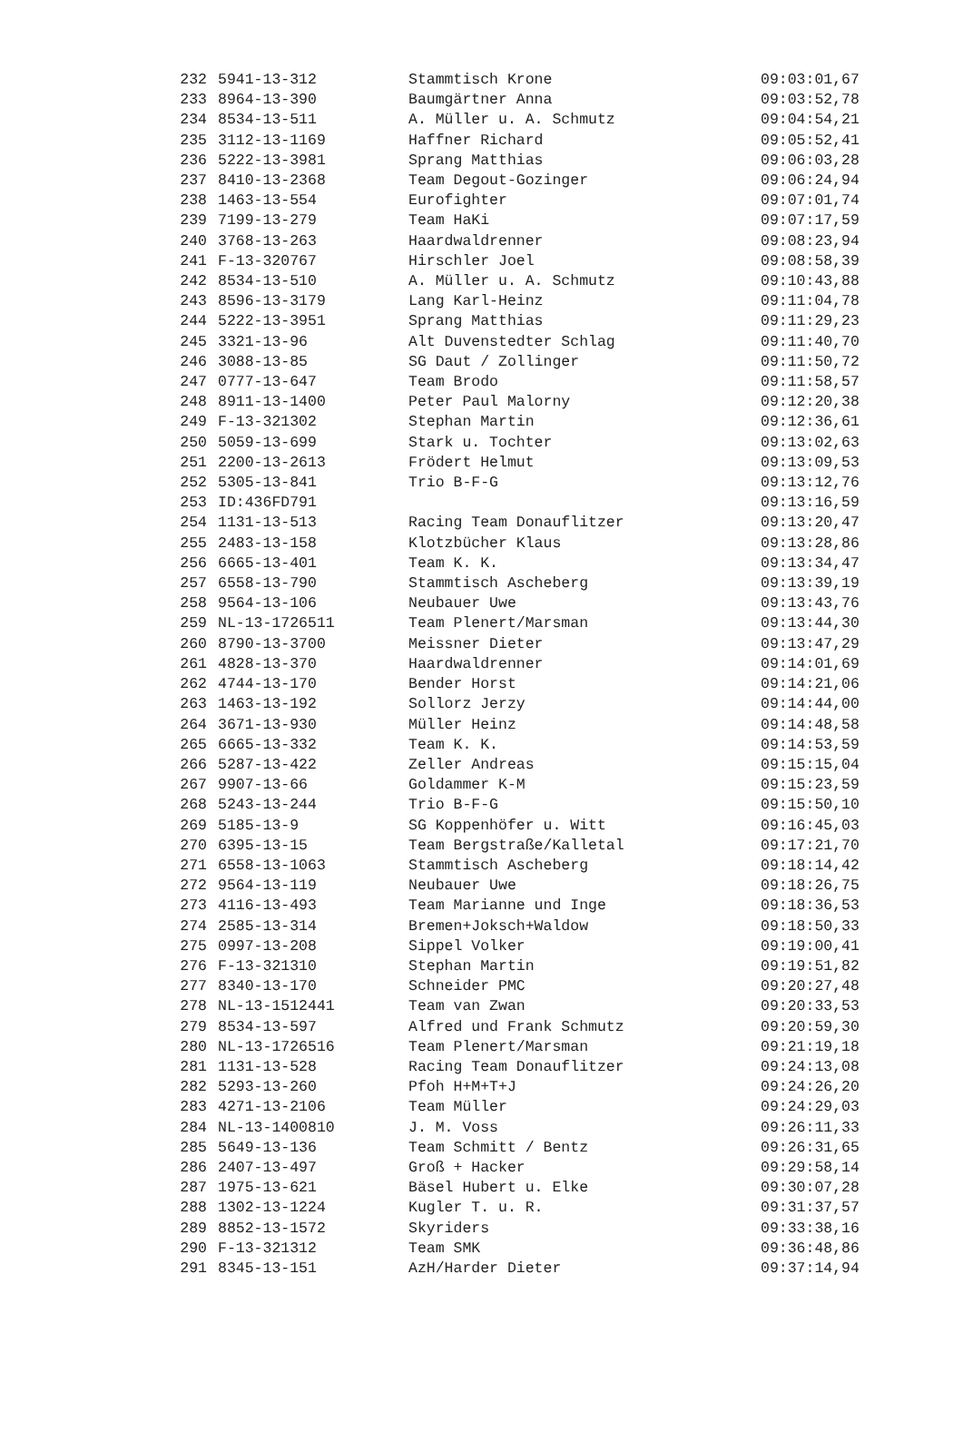| 232 | 5941-13-312 | Stammtisch Krone | 09:03:01,67 |
| 233 | 8964-13-390 | Baumgärtner Anna | 09:03:52,78 |
| 234 | 8534-13-511 | A. Müller u. A. Schmutz | 09:04:54,21 |
| 235 | 3112-13-1169 | Haffner Richard | 09:05:52,41 |
| 236 | 5222-13-3981 | Sprang Matthias | 09:06:03,28 |
| 237 | 8410-13-2368 | Team Degout-Gozinger | 09:06:24,94 |
| 238 | 1463-13-554 | Eurofighter | 09:07:01,74 |
| 239 | 7199-13-279 | Team HaKi | 09:07:17,59 |
| 240 | 3768-13-263 | Haardwaldrenner | 09:08:23,94 |
| 241 | F-13-320767 | Hirschler Joel | 09:08:58,39 |
| 242 | 8534-13-510 | A. Müller u. A. Schmutz | 09:10:43,88 |
| 243 | 8596-13-3179 | Lang Karl-Heinz | 09:11:04,78 |
| 244 | 5222-13-3951 | Sprang Matthias | 09:11:29,23 |
| 245 | 3321-13-96 | Alt Duvenstedter Schlag | 09:11:40,70 |
| 246 | 3088-13-85 | SG Daut / Zollinger | 09:11:50,72 |
| 247 | 0777-13-647 | Team Brodo | 09:11:58,57 |
| 248 | 8911-13-1400 | Peter Paul Malorny | 09:12:20,38 |
| 249 | F-13-321302 | Stephan Martin | 09:12:36,61 |
| 250 | 5059-13-699 | Stark u. Tochter | 09:13:02,63 |
| 251 | 2200-13-2613 | Frödert Helmut | 09:13:09,53 |
| 252 | 5305-13-841 | Trio B-F-G | 09:13:12,76 |
| 253 | ID:436FD791 | | 09:13:16,59 |
| 254 | 1131-13-513 | Racing Team Donauflitzer | 09:13:20,47 |
| 255 | 2483-13-158 | Klotzbücher Klaus | 09:13:28,86 |
| 256 | 6665-13-401 | Team K. K. | 09:13:34,47 |
| 257 | 6558-13-790 | Stammtisch Ascheberg | 09:13:39,19 |
| 258 | 9564-13-106 | Neubauer Uwe | 09:13:43,76 |
| 259 | NL-13-1726511 | Team Plenert/Marsman | 09:13:44,30 |
| 260 | 8790-13-3700 | Meissner Dieter | 09:13:47,29 |
| 261 | 4828-13-370 | Haardwaldrenner | 09:14:01,69 |
| 262 | 4744-13-170 | Bender Horst | 09:14:21,06 |
| 263 | 1463-13-192 | Sollorz Jerzy | 09:14:44,00 |
| 264 | 3671-13-930 | Müller Heinz | 09:14:48,58 |
| 265 | 6665-13-332 | Team K. K. | 09:14:53,59 |
| 266 | 5287-13-422 | Zeller Andreas | 09:15:15,04 |
| 267 | 9907-13-66 | Goldammer K-M | 09:15:23,59 |
| 268 | 5243-13-244 | Trio B-F-G | 09:15:50,10 |
| 269 | 5185-13-9 | SG Koppenhöfer u. Witt | 09:16:45,03 |
| 270 | 6395-13-15 | Team Bergstraße/Kalletal | 09:17:21,70 |
| 271 | 6558-13-1063 | Stammtisch Ascheberg | 09:18:14,42 |
| 272 | 9564-13-119 | Neubauer Uwe | 09:18:26,75 |
| 273 | 4116-13-493 | Team Marianne und Inge | 09:18:36,53 |
| 274 | 2585-13-314 | Bremen+Joksch+Waldow | 09:18:50,33 |
| 275 | 0997-13-208 | Sippel Volker | 09:19:00,41 |
| 276 | F-13-321310 | Stephan Martin | 09:19:51,82 |
| 277 | 8340-13-170 | Schneider PMC | 09:20:27,48 |
| 278 | NL-13-1512441 | Team van Zwan | 09:20:33,53 |
| 279 | 8534-13-597 | Alfred und Frank Schmutz | 09:20:59,30 |
| 280 | NL-13-1726516 | Team Plenert/Marsman | 09:21:19,18 |
| 281 | 1131-13-528 | Racing Team Donauflitzer | 09:24:13,08 |
| 282 | 5293-13-260 | Pfoh H+M+T+J | 09:24:26,20 |
| 283 | 4271-13-2106 | Team Müller | 09:24:29,03 |
| 284 | NL-13-1400810 | J. M. Voss | 09:26:11,33 |
| 285 | 5649-13-136 | Team Schmitt / Bentz | 09:26:31,65 |
| 286 | 2407-13-497 | Groß + Hacker | 09:29:58,14 |
| 287 | 1975-13-621 | Bäsel Hubert u. Elke | 09:30:07,28 |
| 288 | 1302-13-1224 | Kugler T. u. R. | 09:31:37,57 |
| 289 | 8852-13-1572 | Skyriders | 09:33:38,16 |
| 290 | F-13-321312 | Team SMK | 09:36:48,86 |
| 291 | 8345-13-151 | AzH/Harder Dieter | 09:37:14,94 |